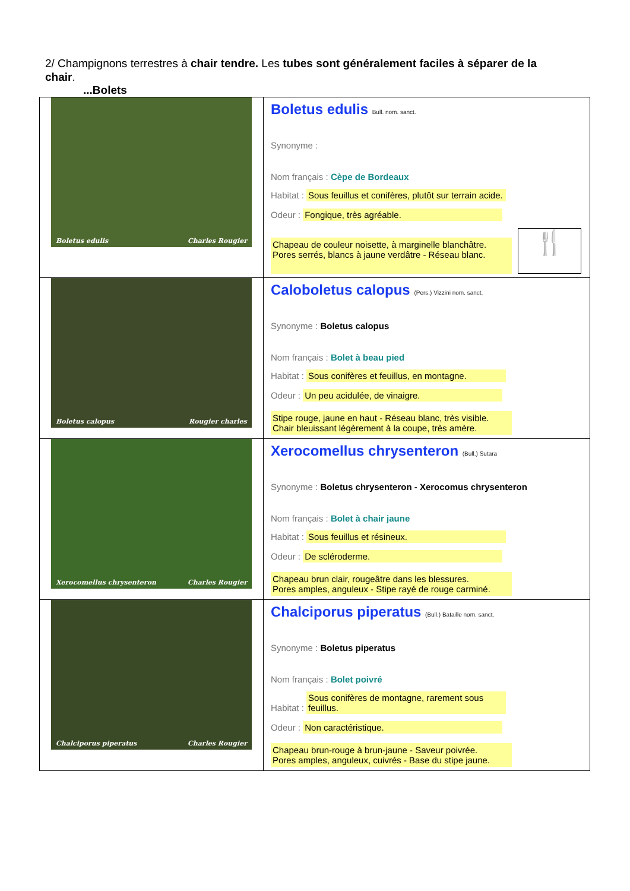2/ Champignons terrestres à chair tendre. Les tubes sont généralement faciles à séparer de la chair.
...Bolets
| Boletus edulis Charles Rougier | Boletus edulis Bull. nom. sanct. Synonyme : Nom français : Cèpe de Bordeaux Habitat : Sous feuillus et conifères, plutôt sur terrain acide. Odeur : Fongique, très agréable. Chapeau de couleur noisette, à marginelle blanchâtre. Pores serrés, blancs à jaune verdâtre - Réseau blanc. 🍴 |
| Boletus calopus Rougier charles | Caloboletus calopus (Pers.) Vizzini nom. sanct. Synonyme : Boletus calopus Nom français : Bolet à beau pied Habitat : Sous conifères et feuillus, en montagne. Odeur : Un peu acidulée, de vinaigre. Stipe rouge, jaune en haut - Réseau blanc, très visible. Chair bleuissant légèrement à la coupe, très amère. |
| Xerocomellus chrysenteron Charles Rougier | Xerocomellus chrysenteron (Bull.) Sutara Synonyme : Boletus chrysenteron - Xerocomus chrysenteron Nom français : Bolet à chair jaune Habitat : Sous feuillus et résineux. Odeur : De scléroderme. Chapeau brun clair, rougeâtre dans les blessures. Pores amples, anguleux - Stipe rayé de rouge carminé. |
| Chalciporus piperatus Charles Rougier | Chalciporus piperatus (Bull.) Bataille nom. sanct. Synonyme : Boletus piperatus Nom français : Bolet poivré Habitat : Sous conifères de montagne, rarement sous feuillus. Odeur : Non caractéristique. Chapeau brun-rouge à brun-jaune - Saveur poivrée. Pores amples, anguleux, cuivrés - Base du stipe jaune. |